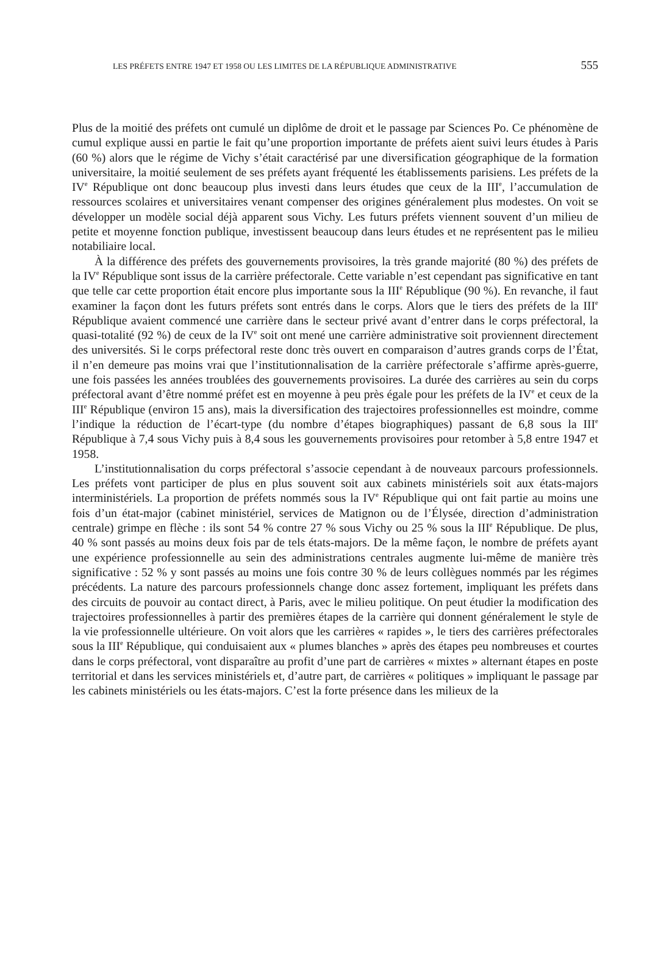LES PRÉFETS ENTRE 1947 ET 1958 OU LES LIMITES DE LA RÉPUBLIQUE ADMINISTRATIVE 555
Plus de la moitié des préfets ont cumulé un diplôme de droit et le passage par Sciences Po. Ce phénomène de cumul explique aussi en partie le fait qu’une proportion importante de préfets aient suivi leurs études à Paris (60 %) alors que le régime de Vichy s’était caractérisé par une diversification géographique de la formation universitaire, la moitié seulement de ses préfets ayant fréquenté les établissements parisiens. Les préfets de la IV<sup>e</sup> République ont donc beaucoup plus investi dans leurs études que ceux de la III<sup>e</sup>, l’accumulation de ressources scolaires et universitaires venant compenser des origines généralement plus modestes. On voit se développer un modèle social déjà apparent sous Vichy. Les futurs préfets viennent souvent d’un milieu de petite et moyenne fonction publique, investissent beaucoup dans leurs études et ne représentent pas le milieu notabiliaire local.
À la différence des préfets des gouvernements provisoires, la très grande majorité (80 %) des préfets de la IV<sup>e</sup> République sont issus de la carrière préfectorale. Cette variable n’est cependant pas significative en tant que telle car cette proportion était encore plus importante sous la III<sup>e</sup> République (90 %). En revanche, il faut examiner la façon dont les futurs préfets sont entrés dans le corps. Alors que le tiers des préfets de la III<sup>e</sup> République avaient commencé une carrière dans le secteur privé avant d’entrer dans le corps préfectoral, la quasi-totalité (92 %) de ceux de la IV<sup>e</sup> soit ont mené une carrière administrative soit proviennent directement des universités. Si le corps préfectoral reste donc très ouvert en comparaison d’autres grands corps de l’État, il n’en demeure pas moins vrai que l’institutionnalisation de la carrière préfectorale s’affirme après-guerre, une fois passées les années troublées des gouvernements provisoires. La durée des carrières au sein du corps préfectoral avant d’être nommé préfet est en moyenne à peu près égale pour les préfets de la IV<sup>e</sup> et ceux de la III<sup>e</sup> République (environ 15 ans), mais la diversification des trajectoires professionnelles est moindre, comme l’indique la réduction de l’écart-type (du nombre d’étapes biographiques) passant de 6,8 sous la III<sup>e</sup> République à 7,4 sous Vichy puis à 8,4 sous les gouvernements provisoires pour retomber à 5,8 entre 1947 et 1958.
L’institutionnalisation du corps préfectoral s’associe cependant à de nouveaux parcours professionnels. Les préfets vont participer de plus en plus souvent soit aux cabinets ministériels soit aux états-majors interministériels. La proportion de préfets nommés sous la IV<sup>e</sup> République qui ont fait partie au moins une fois d’un état-major (cabinet ministériel, services de Matignon ou de l’Élysée, direction d’administration centrale) grimpe en flèche : ils sont 54 % contre 27 % sous Vichy ou 25 % sous la III<sup>e</sup> République. De plus, 40 % sont passés au moins deux fois par de tels états-majors. De la même façon, le nombre de préfets ayant une expérience professionnelle au sein des administrations centrales augmente lui-même de manière très significative : 52 % y sont passés au moins une fois contre 30 % de leurs collègues nommés par les régimes précédents. La nature des parcours professionnels change donc assez fortement, impliquant les préfets dans des circuits de pouvoir au contact direct, à Paris, avec le milieu politique. On peut étudier la modification des trajectoires professionnelles à partir des premières étapes de la carrière qui donnent généralement le style de la vie professionnelle ultérieure. On voit alors que les carrières « rapides », le tiers des carrières préfectorales sous la III<sup>e</sup> République, qui conduisaient aux « plumes blanches » après des étapes peu nombreuses et courtes dans le corps préfectoral, vont disparaître au profit d’une part de carrières « mixtes » alternant étapes en poste territorial et dans les services ministériels et, d’autre part, de carrières « politiques » impliquant le passage par les cabinets ministériels ou les états-majors. C’est la forte présence dans les milieux de la